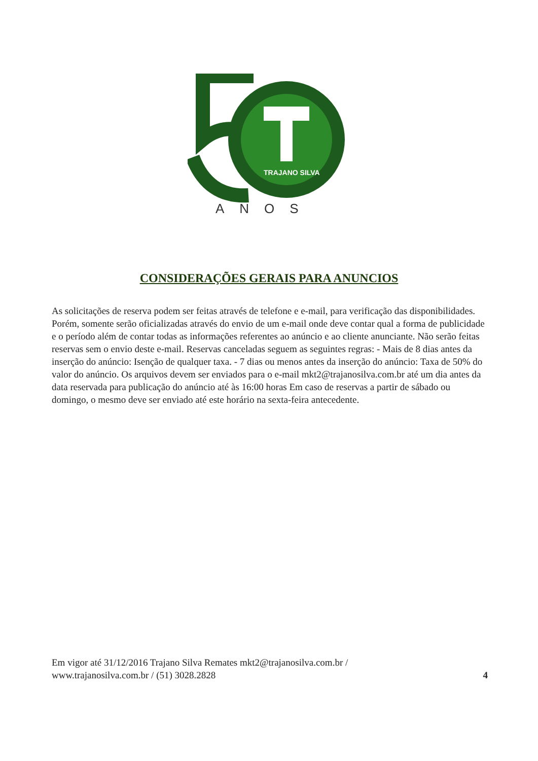TRAJANO SILVA
ANOS
CONSIDERAÇÕES GERAIS PARA ANUNCIOS
As solicitações de reserva podem ser feitas através de telefone e e-mail, para verificação das disponibilidades. Porém, somente serão oficializadas através do envio de um e-mail onde deve contar qual a forma de publicidade e o período além de contar todas as informações referentes ao anúncio e ao cliente anunciante. Não serão feitas reservas sem o envio deste e-mail. Reservas canceladas seguem as seguintes regras: - Mais de 8 dias antes da inserção do anúncio: Isenção de qualquer taxa. - 7 dias ou menos antes da inserção do anúncio: Taxa de 50% do valor do anúncio. Os arquivos devem ser enviados para o e-mail mkt2@trajanosilva.com.br até um dia antes da data reservada para publicação do anúncio até às 16:00 horas Em caso de reservas a partir de sábado ou domingo, o mesmo deve ser enviado até este horário na sexta-feira antecedente.
Em vigor até 31/12/2016 Trajano Silva Remates mkt2@trajanosilva.com.br /
www.trajanosilva.com.br / (51) 3028.2828
4